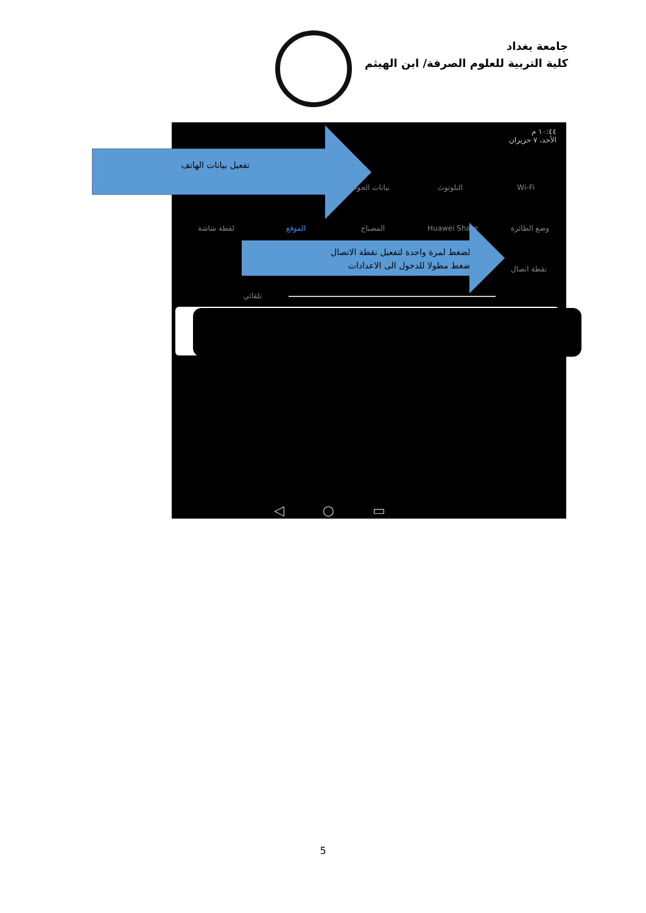جامعة بغداد
كلية التربية للعلوم الصرفة/ ابن الهيثم
١٠:٤٤ م
الأحد، ٧ حزيران
Wi-Fi البلوتوث بيانات الجوال
وضع الطائرة Huawei Share المصباح الموقع لقطة شاشة
نقطة اتصال
تلقائي
◁ ○ ▭
تفعيل بيانات الهاتف
- الضغط لمرة واحدة لتفعيل نقطة الاتصال
-الضغط مطولا للدخول الى الاعدادات
5